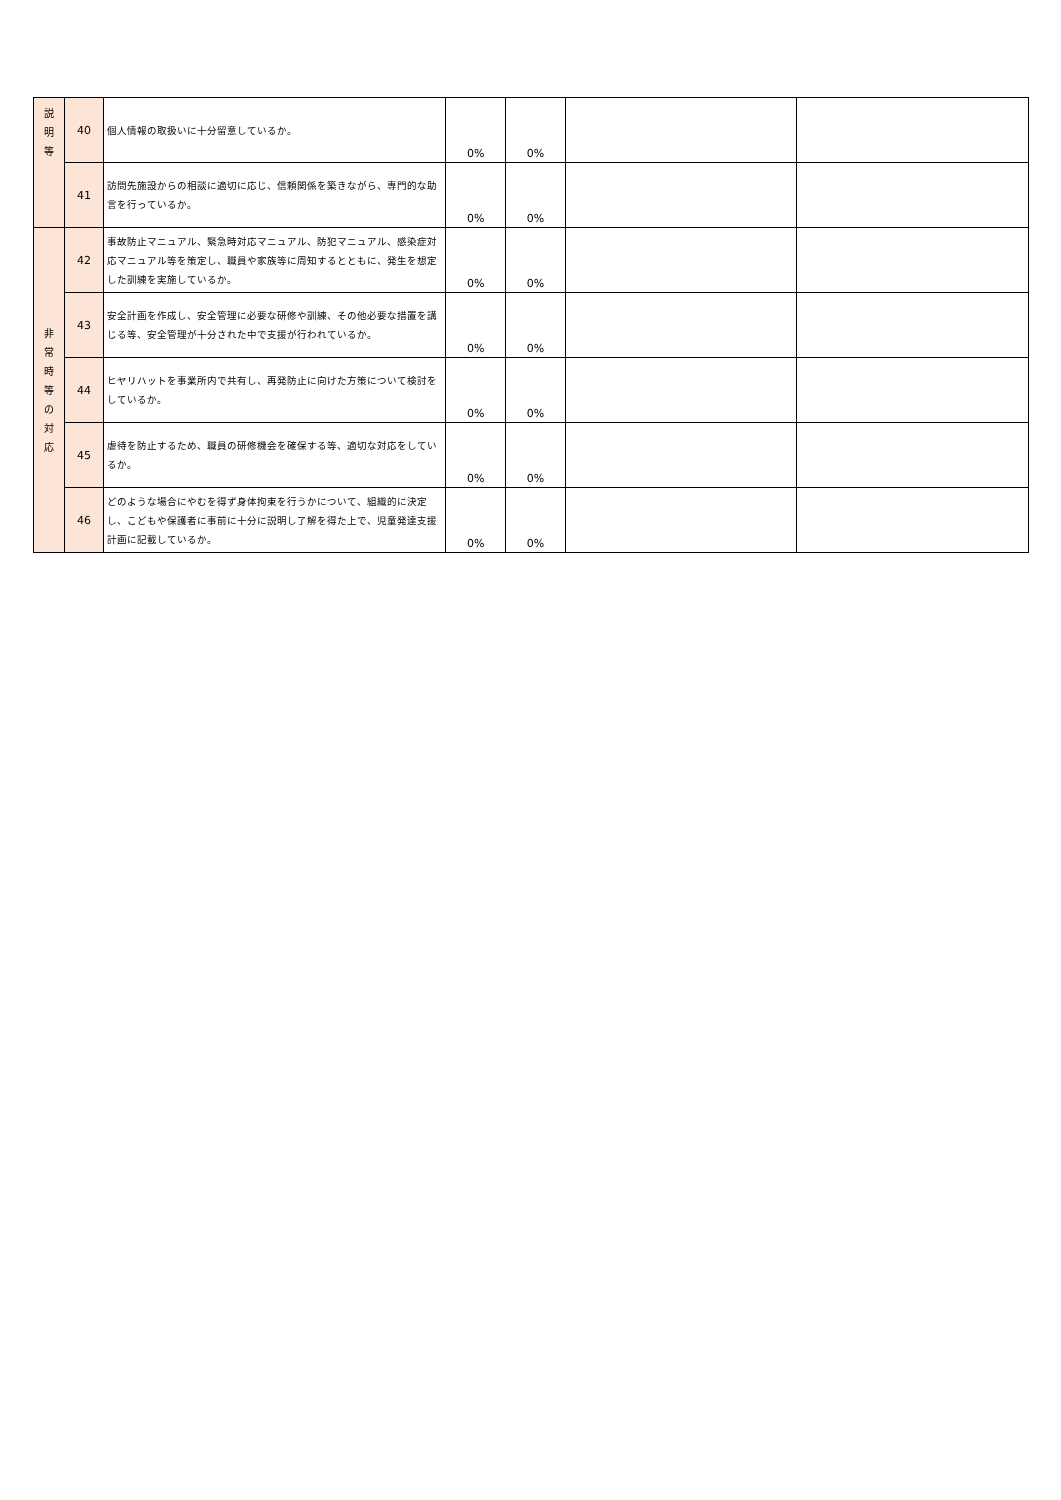| 説 明 等 | 40 | 個人情報の取扱いに十分留意しているか。 | 0% | 0% | | |
| | 41 | 訪問先施設からの相談に適切に応じ、信頼関係を築きながら、専門的な助言を行っているか。 | 0% | 0% | | |
| 非 常 時 等 の 対 応 | 42 | 事故防止マニュアル、緊急時対応マニュアル、防犯マニュアル、感染症対応マニュアル等を策定し、職員や家族等に周知するとともに、発生を想定した訓練を実施しているか。 | 0% | 0% | | |
| | 43 | 安全計画を作成し、安全管理に必要な研修や訓練、その他必要な措置を講じる等、安全管理が十分された中で支援が行われているか。 | 0% | 0% | | |
| | 44 | ヒヤリハットを事業所内で共有し、再発防止に向けた方策について検討をしているか。 | 0% | 0% | | |
| | 45 | 虐待を防止するため、職員の研修機会を確保する等、適切な対応をしているか。 | 0% | 0% | | |
| | 46 | どのような場合にやむを得ず身体拘束を行うかについて、組織的に決定し、こどもや保護者に事前に十分に説明し了解を得た上で、児童発達支援計画に記載しているか。 | 0% | 0% | | |